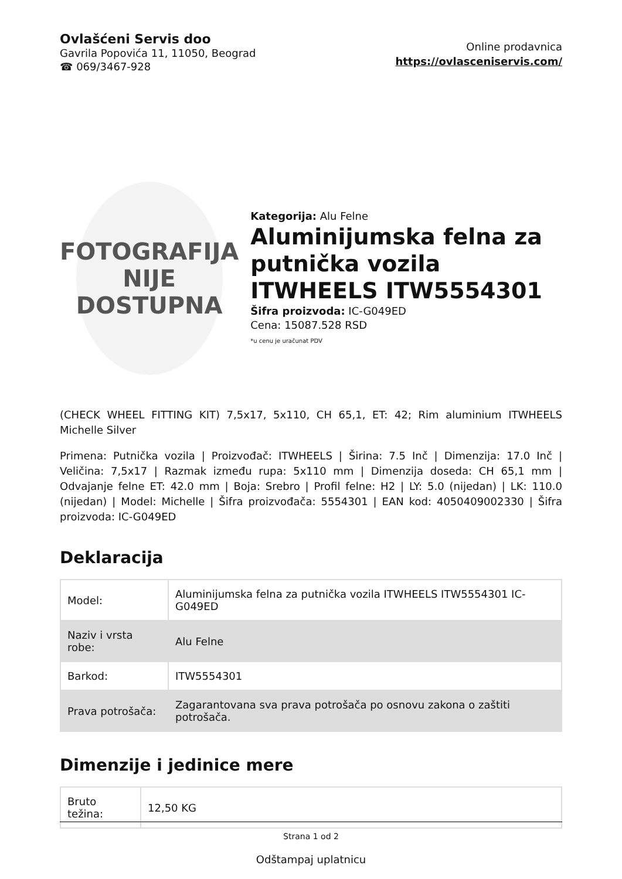Ovlašćeni Servis doo
Gavrila Popovića 11, 11050, Beograd
☎ 069/3467-928
Online prodavnica
https://ovlasceniservis.com/
FOTOGRAFIJA
NIJE DOSTUPNA
Kategorija: Alu Felne
Aluminijumska felna za putnička vozila ITWHEELS ITW5554301
Šifra proizvoda: IC-G049ED
Cena: 15087.528 RSD
*u cenu je uračunat PDV
(CHECK WHEEL FITTING KIT) 7,5x17, 5x110, CH 65,1, ET: 42; Rim aluminium ITWHEELS Michelle Silver
Primena: Putnička vozila | Proizvođač: ITWHEELS | Širina: 7.5 Inč | Dimenzija: 17.0 Inč | Veličina: 7,5x17 | Razmak između rupa: 5x110 mm | Dimenzija doseda: CH 65,1 mm | Odvajanje felne ET: 42.0 mm | Boja: Srebro | Profil felne: H2 | LY: 5.0 (nijedan) | LK: 110.0 (nijedan) | Model: Michelle | Šifra proizvođača: 5554301 | EAN kod: 4050409002330 | Šifra proizvoda: IC-G049ED
Deklaracija
| Model: | Aluminijumska felna za putnička vozila ITWHEELS ITW5554301 IC-G049ED |
| Naziv i vrsta robe: | Alu Felne |
| Barkod: | ITW5554301 |
| Prava potrošača: | Zagarantovana sva prava potrošača po osnovu zakona o zaštiti potrošača. |
Dimenzije i jedinice mere
| Bruto težina: | 12,50 KG |
Odštampaj uplatnicu
Strana 1 od 2